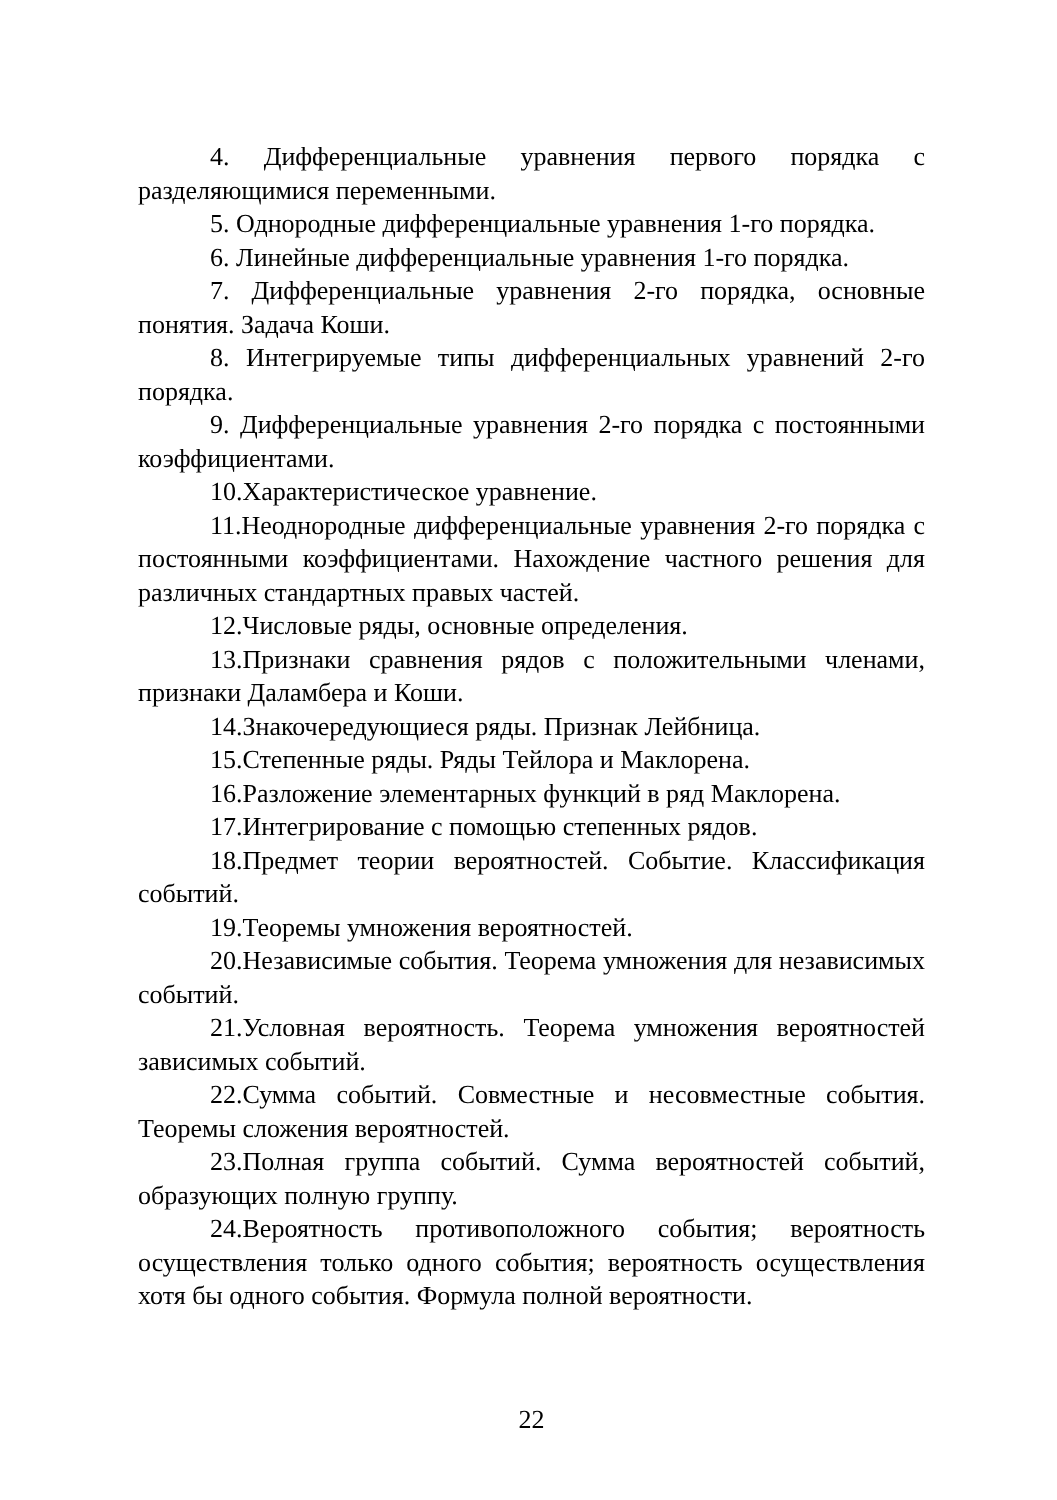4. Дифференциальные уравнения первого порядка с разделяющимися переменными.
5. Однородные дифференциальные уравнения 1-го порядка.
6. Линейные дифференциальные уравнения 1-го порядка.
7. Дифференциальные уравнения 2-го порядка, основные понятия. Задача Коши.
8. Интегрируемые типы дифференциальных уравнений 2-го порядка.
9. Дифференциальные уравнения 2-го порядка с постоянными коэффициентами.
10.Характеристическое уравнение.
11.Неоднородные дифференциальные уравнения 2-го порядка с постоянными коэффициентами. Нахождение частного решения для различных стандартных правых частей.
12.Числовые ряды, основные определения.
13.Признаки сравнения рядов с положительными членами, признаки Даламбера и Коши.
14.Знакочередующиеся ряды. Признак Лейбница.
15.Степенные ряды. Ряды Тейлора и Маклорена.
16.Разложение элементарных функций в ряд Маклорена.
17.Интегрирование с помощью степенных рядов.
18.Предмет теории вероятностей. Событие. Классификация событий.
19.Теоремы умножения вероятностей.
20.Независимые события. Теорема умножения для независимых событий.
21.Условная вероятность. Теорема умножения вероятностей зависимых событий.
22.Сумма событий. Совместные и несовместные события. Теоремы сложения вероятностей.
23.Полная группа событий. Сумма вероятностей событий, образующих полную группу.
24.Вероятность противоположного события; вероятность осуществления только одного события; вероятность осуществления хотя бы одного события. Формула полной вероятности.
22